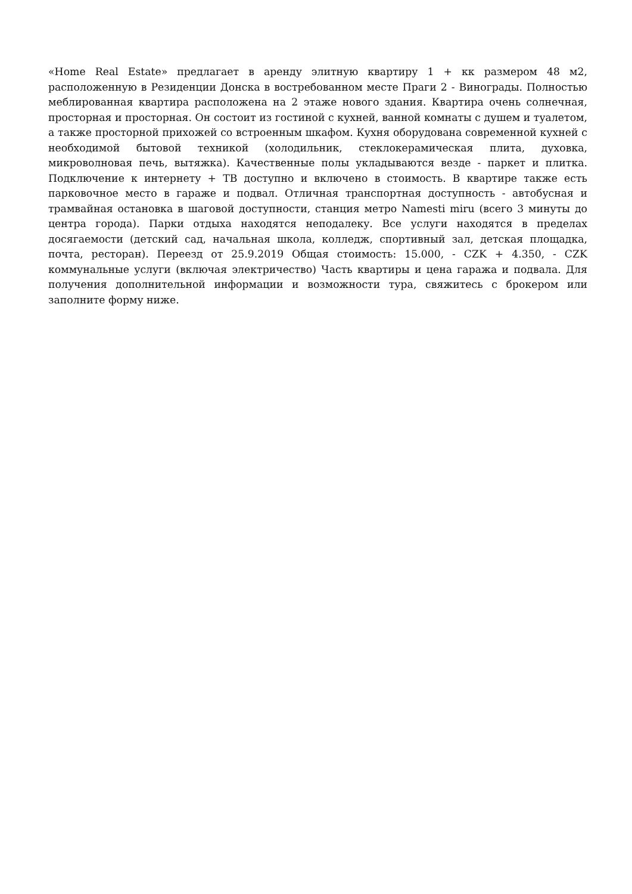«Home Real Estate» предлагает в аренду элитную квартиру 1 + кк размером 48 м2, расположенную в Резиденции Донска в востребованном месте Праги 2 - Винограды. Полностью меблированная квартира расположена на 2 этаже нового здания. Квартира очень солнечная, просторная и просторная. Он состоит из гостиной с кухней, ванной комнаты с душем и туалетом, а также просторной прихожей со встроенным шкафом. Кухня оборудована современной кухней с необходимой бытовой техникой (холодильник, стеклокерамическая плита, духовка, микроволновая печь, вытяжка). Качественные полы укладываются везде - паркет и плитка. Подключение к интернету + ТВ доступно и включено в стоимость. В квартире также есть парковочное место в гараже и подвал. Отличная транспортная доступность - автобусная и трамвайная остановка в шаговой доступности, станция метро Namesti miru (всего 3 минуты до центра города). Парки отдыха находятся неподалеку. Все услуги находятся в пределах досягаемости (детский сад, начальная школа, колледж, спортивный зал, детская площадка, почта, ресторан). Переезд от 25.9.2019 Общая стоимость: 15.000, - CZK + 4.350, - CZK коммунальные услуги (включая электричество) Часть квартиры и цена гаража и подвала. Для получения дополнительной информации и возможности тура, свяжитесь с брокером или заполните форму ниже.